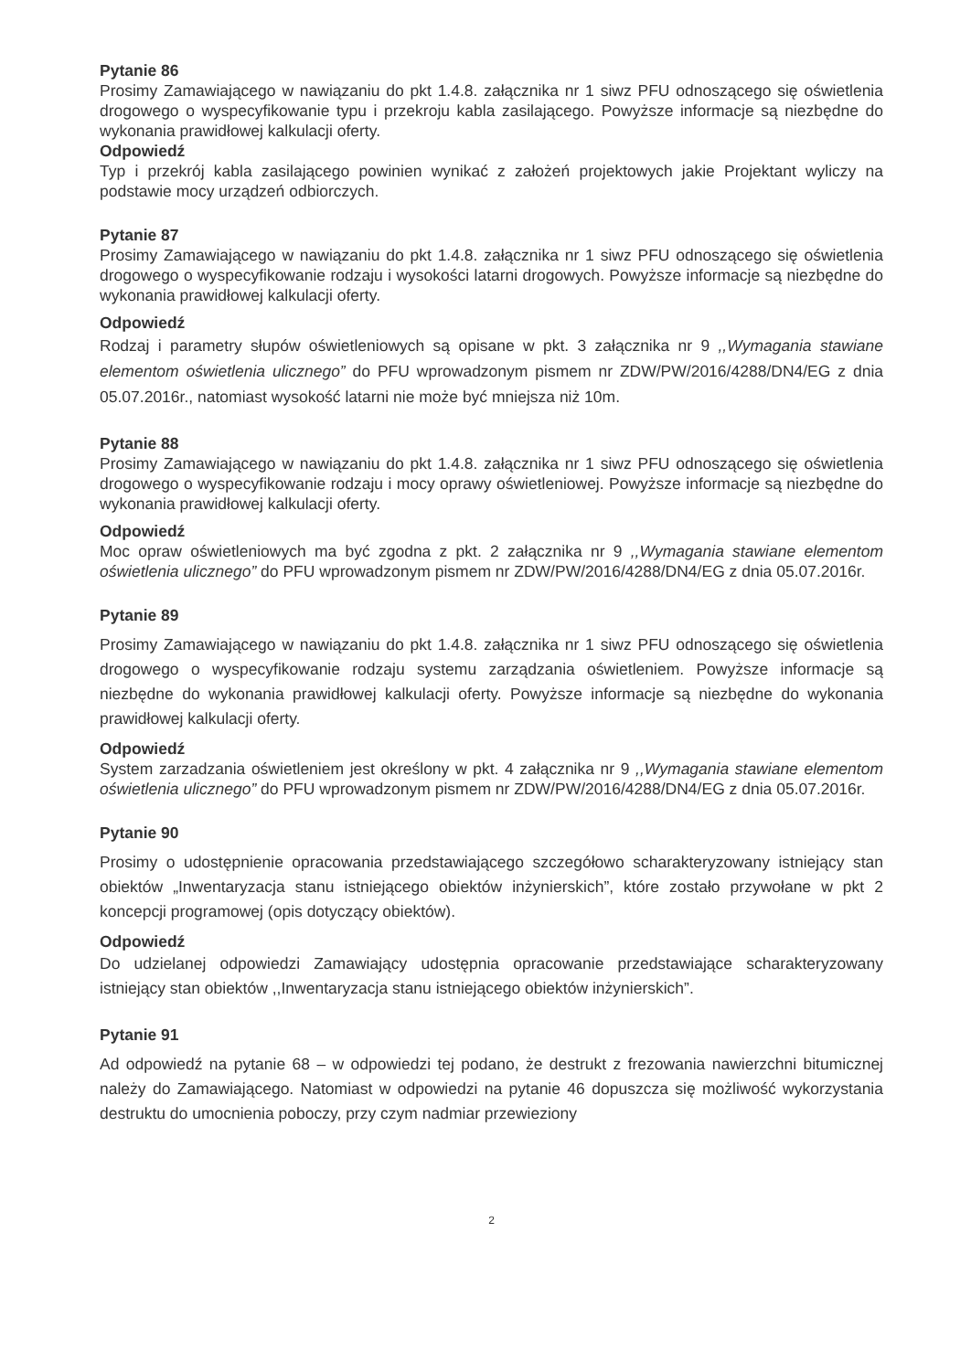Pytanie 86
Prosimy Zamawiającego w nawiązaniu do pkt 1.4.8. załącznika nr 1 siwz PFU odnoszącego się oświetlenia drogowego o wyspecyfikowanie typu i przekroju kabla zasilającego. Powyższe informacje są niezbędne do wykonania prawidłowej kalkulacji oferty.
Odpowiedź
Typ i przekrój kabla zasilającego powinien wynikać z założeń projektowych jakie Projektant wyliczy na podstawie mocy urządzeń odbiorczych.
Pytanie 87
Prosimy Zamawiającego w nawiązaniu do pkt 1.4.8. załącznika nr 1 siwz PFU odnoszącego się oświetlenia drogowego o wyspecyfikowanie rodzaju i wysokości latarni drogowych. Powyższe informacje są niezbędne do wykonania prawidłowej kalkulacji oferty.
Odpowiedź
Rodzaj i parametry słupów oświetleniowych są opisane w pkt. 3 załącznika nr 9 ,,Wymagania stawiane elementom oświetlenia ulicznego” do PFU wprowadzonym pismem nr ZDW/PW/2016/4288/DN4/EG z dnia 05.07.2016r., natomiast wysokość latarni nie może być mniejsza niż 10m.
Pytanie 88
Prosimy Zamawiającego w nawiązaniu do pkt 1.4.8. załącznika nr 1 siwz PFU odnoszącego się oświetlenia drogowego o wyspecyfikowanie rodzaju i mocy oprawy oświetleniowej. Powyższe informacje są niezbędne do wykonania prawidłowej kalkulacji oferty.
Odpowiedź
Moc opraw oświetleniowych ma być zgodna z pkt. 2 załącznika nr 9 ,,Wymagania stawiane elementom oświetlenia ulicznego” do PFU wprowadzonym pismem nr ZDW/PW/2016/4288/DN4/EG z dnia 05.07.2016r.
Pytanie 89
Prosimy Zamawiającego w nawiązaniu do pkt 1.4.8. załącznika nr 1 siwz PFU odnoszącego się oświetlenia drogowego o wyspecyfikowanie rodzaju systemu zarządzania oświetleniem. Powyższe informacje są niezbędne do wykonania prawidłowej kalkulacji oferty. Powyższe informacje są niezbędne do wykonania prawidłowej kalkulacji oferty.
Odpowiedź
System zarzadzania oświetleniem jest określony w pkt. 4 załącznika nr 9 ,,Wymagania stawiane elementom oświetlenia ulicznego” do PFU wprowadzonym pismem nr ZDW/PW/2016/4288/DN4/EG z dnia 05.07.2016r.
Pytanie 90
Prosimy o udostępnienie opracowania przedstawiającego szczegółowo scharakteryzowany istniejący stan obiektów „Inwentaryzacja stanu istniejącego obiektów inżynierskich”, które zostało przywołane w pkt 2 koncepcji programowej (opis dotyczący obiektów).
Odpowiedź
Do udzielanej odpowiedzi Zamawiający udostępnia opracowanie przedstawiające scharakteryzowany istniejący stan obiektów ,,Inwentaryzacja stanu istniejącego obiektów inżynierskich”.
Pytanie 91
Ad odpowiedź na pytanie 68 – w odpowiedzi tej podano, że destrukt z frezowania nawierzchni bitumicznej należy do Zamawiającego. Natomiast w odpowiedzi na pytanie 46 dopuszcza się możliwość wykorzystania destruktu do umocnienia poboczy, przy czym nadmiar przewieziony
2